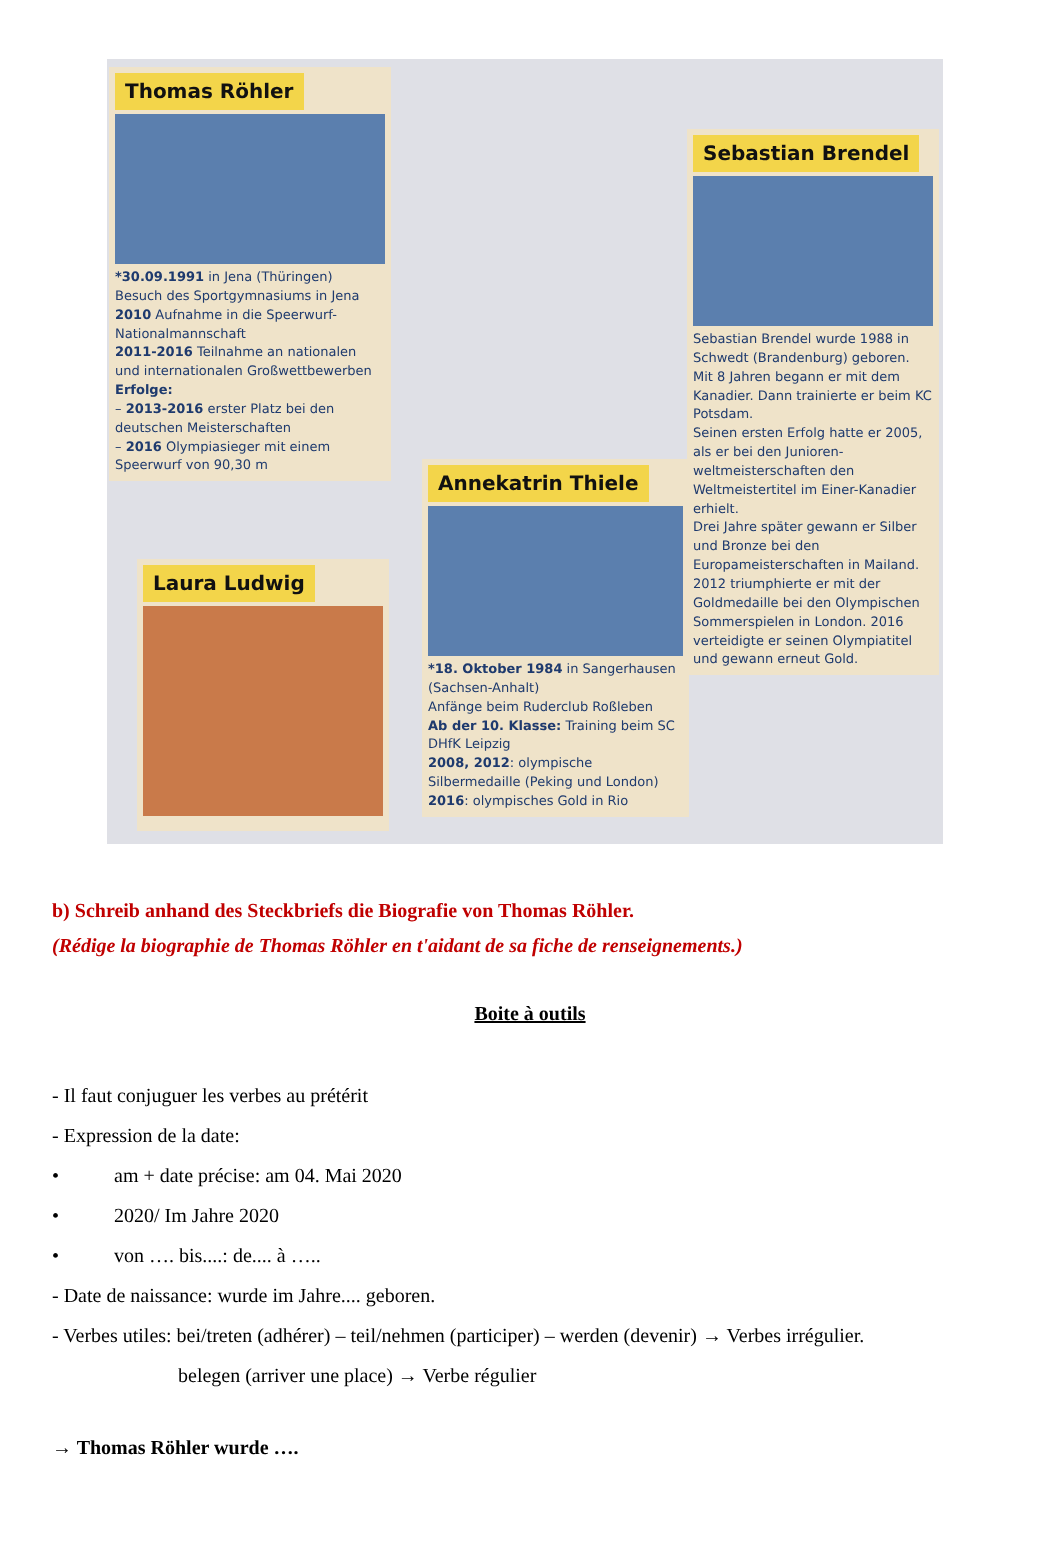Thomas Röhler
*30.09.1991 in Jena (Thüringen)
Besuch des Sportgymnasiums in Jena
2010 Aufnahme in die Speerwurf-Nationalmannschaft
2011-2016 Teilnahme an nationalen und internationalen Großwettbewerben
Erfolge:
– 2013-2016 erster Platz bei den deutschen Meisterschaften
– 2016 Olympiasieger mit einem Speerwurf von 90,30 m
Sebastian Brendel
Sebastian Brendel wurde 1988 in Schwedt (Brandenburg) geboren. Mit 8 Jahren begann er mit dem Kanadier. Dann trainierte er beim KC Potsdam.
Seinen ersten Erfolg hatte er 2005, als er bei den Junioren-weltmeisterschaften den Weltmeistertitel im Einer-Kanadier erhielt.
Drei Jahre später gewann er Silber und Bronze bei den Europameisterschaften in Mailand. 2012 triumphierte er mit der Goldmedaille bei den Olympischen Sommerspielen in London. 2016 verteidigte er seinen Olympiatitel und gewann erneut Gold.
Annekatrin Thiele
*18. Oktober 1984 in Sangerhausen (Sachsen-Anhalt)
Anfänge beim Ruderclub Roßleben
Ab der 10. Klasse: Training beim SC DHfK Leipzig
2008, 2012: olympische Silbermedaille (Peking und London)
2016: olympisches Gold in Rio
Laura Ludwig
b) Schreib anhand des Steckbriefs die Biografie von Thomas Röhler.
(Rédige la biographie de Thomas Röhler en t'aidant de sa fiche de renseignements.)
Boite à outils
- Il faut conjuguer les verbes au prétérit
- Expression de la date:
• am + date précise: am 04. Mai 2020
• 2020/ Im Jahre 2020
• von …. bis....: de.... à …..
- Date de naissance: wurde im Jahre.... geboren.
- Verbes utiles: bei/treten (adhérer) – teil/nehmen (participer) – werden (devenir) → Verbes irrégulier.
belegen (arriver une place) → Verbe régulier
→ Thomas Röhler wurde ….